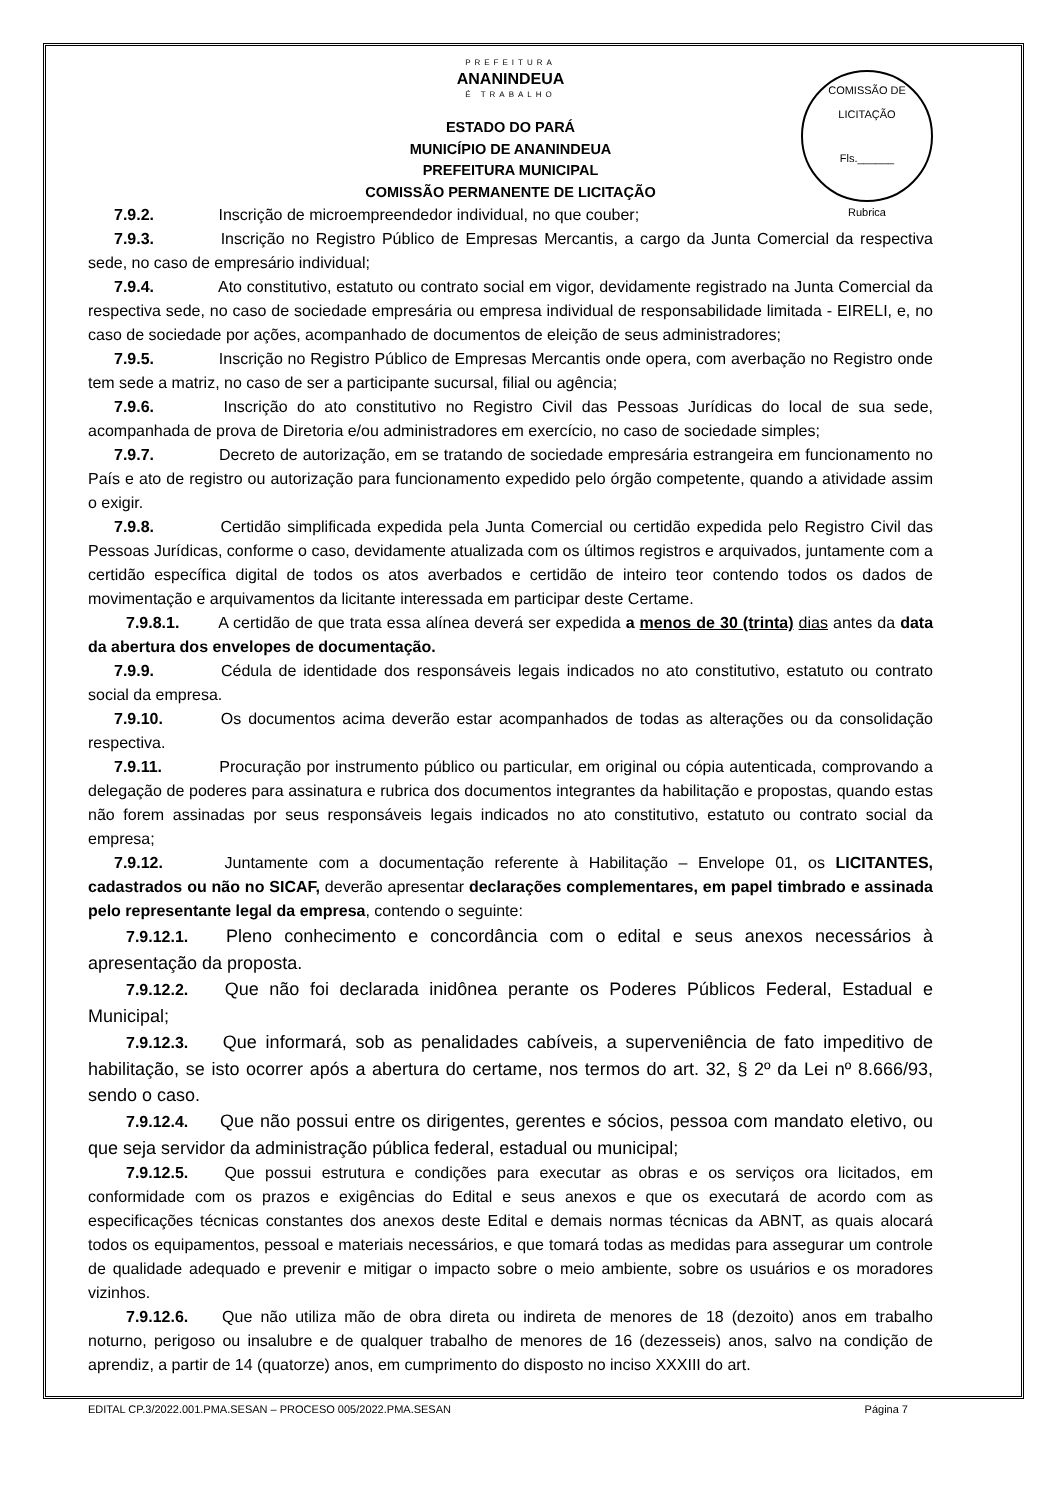COMISSÃO DE LICITAÇÃO
Fls.______
Rubrica
PREFEITURA
ANANINDEUA
É TRABALHO
ESTADO DO PARÁ
MUNICÍPIO DE ANANINDEUA
PREFEITURA MUNICIPAL
COMISSÃO PERMANENTE DE LICITAÇÃO
7.9.2. Inscrição de microempreendedor individual, no que couber;
7.9.3. Inscrição no Registro Público de Empresas Mercantis, a cargo da Junta Comercial da respectiva sede, no caso de empresário individual;
7.9.4. Ato constitutivo, estatuto ou contrato social em vigor, devidamente registrado na Junta Comercial da respectiva sede, no caso de sociedade empresária ou empresa individual de responsabilidade limitada - EIRELI, e, no caso de sociedade por ações, acompanhado de documentos de eleição de seus administradores;
7.9.5. Inscrição no Registro Público de Empresas Mercantis onde opera, com averbação no Registro onde tem sede a matriz, no caso de ser a participante sucursal, filial ou agência;
7.9.6. Inscrição do ato constitutivo no Registro Civil das Pessoas Jurídicas do local de sua sede, acompanhada de prova de Diretoria e/ou administradores em exercício, no caso de sociedade simples;
7.9.7. Decreto de autorização, em se tratando de sociedade empresária estrangeira em funcionamento no País e ato de registro ou autorização para funcionamento expedido pelo órgão competente, quando a atividade assim o exigir.
7.9.8. Certidão simplificada expedida pela Junta Comercial ou certidão expedida pelo Registro Civil das Pessoas Jurídicas, conforme o caso, devidamente atualizada com os últimos registros e arquivados, juntamente com a certidão específica digital de todos os atos averbados e certidão de inteiro teor contendo todos os dados de movimentação e arquivamentos da licitante interessada em participar deste Certame.
7.9.8.1. A certidão de que trata essa alínea deverá ser expedida a menos de 30 (trinta) dias antes da data da abertura dos envelopes de documentação.
7.9.9. Cédula de identidade dos responsáveis legais indicados no ato constitutivo, estatuto ou contrato social da empresa.
7.9.10. Os documentos acima deverão estar acompanhados de todas as alterações ou da consolidação respectiva.
7.9.11. Procuração por instrumento público ou particular, em original ou cópia autenticada, comprovando a delegação de poderes para assinatura e rubrica dos documentos integrantes da habilitação e propostas, quando estas não forem assinadas por seus responsáveis legais indicados no ato constitutivo, estatuto ou contrato social da empresa;
7.9.12. Juntamente com a documentação referente à Habilitação – Envelope 01, os LICITANTES, cadastrados ou não no SICAF, deverão apresentar declarações complementares, em papel timbrado e assinada pelo representante legal da empresa, contendo o seguinte:
7.9.12.1. Pleno conhecimento e concordância com o edital e seus anexos necessários à apresentação da proposta.
7.9.12.2. Que não foi declarada inidônea perante os Poderes Públicos Federal, Estadual e Municipal;
7.9.12.3. Que informará, sob as penalidades cabíveis, a superveniência de fato impeditivo de habilitação, se isto ocorrer após a abertura do certame, nos termos do art. 32, § 2º da Lei nº 8.666/93, sendo o caso.
7.9.12.4. Que não possui entre os dirigentes, gerentes e sócios, pessoa com mandato eletivo, ou que seja servidor da administração pública federal, estadual ou municipal;
7.9.12.5. Que possui estrutura e condições para executar as obras e os serviços ora licitados, em conformidade com os prazos e exigências do Edital e seus anexos e que os executará de acordo com as especificações técnicas constantes dos anexos deste Edital e demais normas técnicas da ABNT, as quais alocará todos os equipamentos, pessoal e materiais necessários, e que tomará todas as medidas para assegurar um controle de qualidade adequado e prevenir e mitigar o impacto sobre o meio ambiente, sobre os usuários e os moradores vizinhos.
7.9.12.6. Que não utiliza mão de obra direta ou indireta de menores de 18 (dezoito) anos em trabalho noturno, perigoso ou insalubre e de qualquer trabalho de menores de 16 (dezesseis) anos, salvo na condição de aprendiz, a partir de 14 (quatorze) anos, em cumprimento do disposto no inciso XXXIII do art.
EDITAL CP.3/2022.001.PMA.SESAN – PROCESO 005/2022.PMA.SESAN Página 7